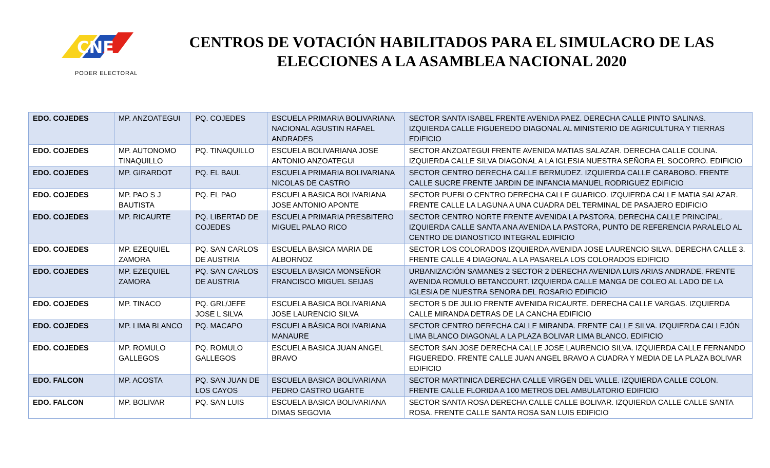CNE
PODER ELECTORAL
CENTROS DE VOTACIÓN HABILITADOS PARA EL SIMULACRO DE LAS ELECCIONES A LA ASAMBLEA NACIONAL 2020
| EDO. COJEDES | MP. ANZOATEGUI | PQ. COJEDES | ESCUELA PRIMARIA BOLIVARIANA NACIONAL AGUSTIN RAFAEL ANDRADES | SECTOR SANTA ISABEL FRENTE AVENIDA PAEZ. DERECHA CALLE PINTO SALINAS. IZQUIERDA CALLE FIGUEREDO DIAGONAL AL MINISTERIO DE AGRICULTURA Y TIERRAS EDIFICIO |
| EDO. COJEDES | MP. AUTONOMO TINAQUILLO | PQ. TINAQUILLO | ESCUELA BOLIVARIANA JOSE ANTONIO ANZOATEGUI | SECTOR ANZOATEGUI FRENTE AVENIDA MATIAS SALAZAR. DERECHA CALLE COLINA. IZQUIERDA CALLE SILVA DIAGONAL A LA IGLESIA NUESTRA SEÑORA EL SOCORRO. EDIFICIO |
| EDO. COJEDES | MP. GIRARDOT | PQ. EL BAUL | ESCUELA PRIMARIA BOLIVARIANA NICOLAS DE CASTRO | SECTOR CENTRO DERECHA CALLE BERMUDEZ. IZQUIERDA CALLE CARABOBO. FRENTE CALLE SUCRE FRENTE JARDIN DE INFANCIA MANUEL RODRIGUEZ EDIFICIO |
| EDO. COJEDES | MP. PAO S J BAUTISTA | PQ. EL PAO | ESCUELA BASICA BOLIVARIANA JOSE ANTONIO APONTE | SECTOR PUEBLO CENTRO DERECHA CALLE GUARICO. IZQUIERDA CALLE MATIA SALAZAR. FRENTE CALLE LA LAGUNA A UNA CUADRA DEL TERMINAL DE PASAJERO EDIFICIO |
| EDO. COJEDES | MP. RICAURTE | PQ. LIBERTAD DE COJEDES | ESCUELA PRIMARIA PRESBITERO MIGUEL PALAO RICO | SECTOR CENTRO NORTE FRENTE AVENIDA LA PASTORA. DERECHA CALLE PRINCIPAL. IZQUIERDA CALLE SANTA ANA AVENIDA LA PASTORA, PUNTO DE REFERENCIA PARALELO AL CENTRO DE DIANOSTICO INTEGRAL EDIFICIO |
| EDO. COJEDES | MP. EZEQUIEL ZAMORA | PQ. SAN CARLOS DE AUSTRIA | ESCUELA BASICA MARIA DE ALBORNOZ | SECTOR LOS COLORADOS IZQUIERDA AVENIDA JOSE LAURENCIO SILVA. DERECHA CALLE 3. FRENTE CALLE 4 DIAGONAL A LA PASARELA LOS COLORADOS EDIFICIO |
| EDO. COJEDES | MP. EZEQUIEL ZAMORA | PQ. SAN CARLOS DE AUSTRIA | ESCUELA BASICA MONSEÑOR FRANCISCO MIGUEL SEIJAS | URBANIZACIÓN SAMANES 2 SECTOR 2 DERECHA AVENIDA LUIS ARIAS ANDRADE. FRENTE AVENIDA ROMULO BETANCOURT. IZQUIERDA CALLE MANGA DE COLEO AL LADO DE LA IGLESIA DE NUESTRA SENORA DEL ROSARIO EDIFICIO |
| EDO. COJEDES | MP. TINACO | PQ. GRL/JEFE JOSE L SILVA | ESCUELA BASICA BOLIVARIANA JOSE LAURENCIO SILVA | SECTOR 5 DE JULIO FRENTE AVENIDA RICAURTE. DERECHA CALLE VARGAS. IZQUIERDA CALLE MIRANDA DETRAS DE LA CANCHA EDIFICIO |
| EDO. COJEDES | MP. LIMA BLANCO | PQ. MACAPO | ESCUELA BÁSICA BOLIVARIANA MANAURE | SECTOR CENTRO DERECHA CALLE MIRANDA. FRENTE CALLE SILVA. IZQUIERDA CALLEJÓN LIMA BLANCO DIAGONAL A LA PLAZA BOLIVAR LIMA BLANCO. EDIFICIO |
| EDO. COJEDES | MP. ROMULO GALLEGOS | PQ. ROMULO GALLEGOS | ESCUELA BASICA JUAN ANGEL BRAVO | SECTOR SAN JOSE DERECHA CALLE JOSE LAURENCIO SILVA. IZQUIERDA CALLE FERNANDO FIGUEREDO. FRENTE CALLE JUAN ANGEL BRAVO A CUADRA Y MEDIA DE LA PLAZA BOLIVAR EDIFICIO |
| EDO. FALCON | MP. ACOSTA | PQ. SAN JUAN DE LOS CAYOS | ESCUELA BASICA BOLIVARIANA PEDRO CASTRO UGARTE | SECTOR MARTINICA DERECHA CALLE VIRGEN DEL VALLE. IZQUIERDA CALLE COLON. FRENTE CALLE FLORIDA A 100 METROS DEL AMBULATORIO EDIFICIO |
| EDO. FALCON | MP. BOLIVAR | PQ. SAN LUIS | ESCUELA BASICA BOLIVARIANA DIMAS SEGOVIA | SECTOR SANTA ROSA DERECHA CALLE CALLE BOLIVAR. IZQUIERDA CALLE CALLE SANTA ROSA. FRENTE CALLE SANTA ROSA SAN LUIS EDIFICIO |